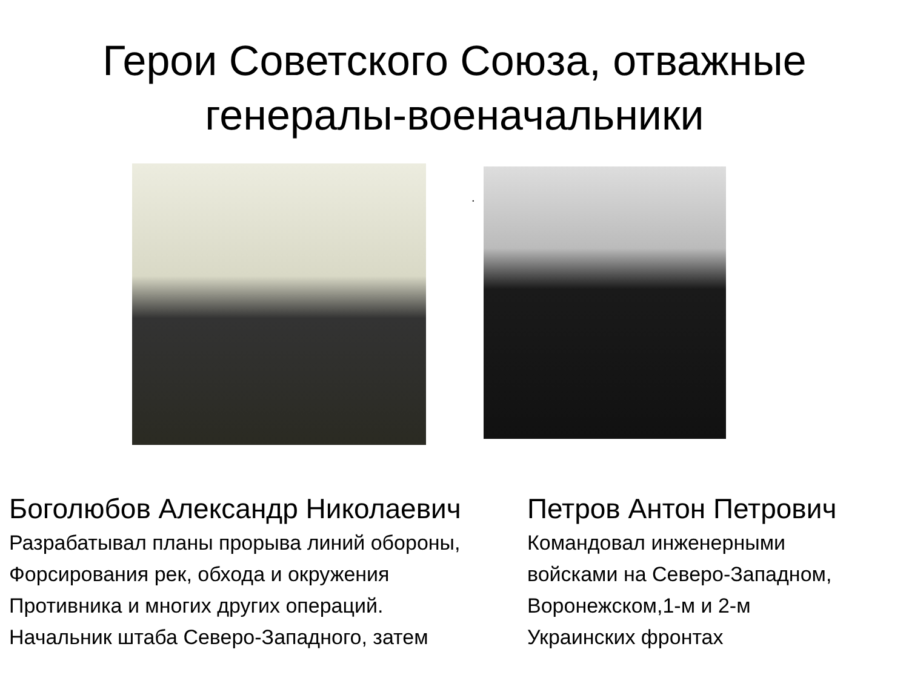Герои Советского Союза, отважные генералы-военачальники
.
Боголюбов Александр Николаевич
Разрабатывал планы прорыва линий обороны,
Форсирования рек, обхода и окружения
Противника и многих других операций.
Начальник штаба Северо-Западного, затем
Петров Антон Петрович
Командовал инженерными
войсками на Северо-Западном,
Воронежском,1-м и 2-м
Украинских фронтах